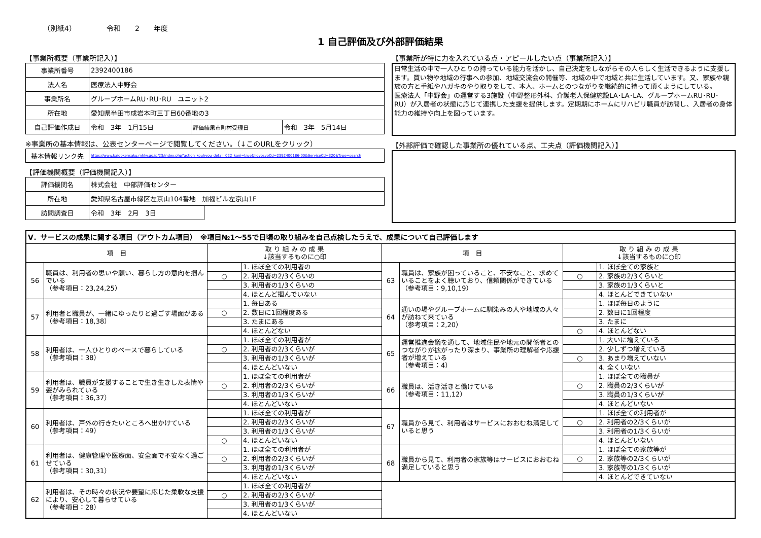（別紙4） 令和　　2　　年度
1 自己評価及び外部評価結果
【事業所概要（事業所記入）】
| 事業所番号 | 2392400186 | | |
| 法人名 | 医療法人中野会 | | |
| 事業所名 | グループホームRU･RU･RU ユニット2 | | |
| 所在地 | 愛知県半田市成岩本町三丁目60番地の3 | | |
| 自己評価作成日 | 令和 3年 1月15日 | 評価結果市町村受理日 | 令和 3年 5月14日 |
※事業所の基本情報は、公表センターページで閲覧してください。（↓このURLをクリック）
| 基本情報リンク先 | https://www.kaigokensaku.mhlw.go.jp/23/index.php?action_kouhyou_detail_022_kani=true&JigyosyoCd=2392400186-00&ServiceCd=320&Type=search |
【評価機関概要（評価機関記入）】
| 評価機関名 | 株式会社 中部評価センター | |
| 所在地 | 愛知県名古屋市緑区左京山104番地 加福ビル左京山1F | |
| 訪問調査日 | 令和 3年 2月 3日 | |
【事業所が特に力を入れている点・アピールしたい点（事業所記入）】
日常生活の中で一人ひとりの持っている能力を活かし、自己決定をしながらその人らしく生活できるように支援します。買い物や地域の行事への参加、地域交流会の開催等、地域の中で地域と共に生活しています。又、家族や親族の方と手紙やハガキのやり取りをして、本人、ホームとのつながりを継続的に持って頂くようにしている。
医療法人「中野会」の運営する3施設（中野整形外科、介護老人保健施設LA･LA･LA、グループホームRU･RU･RU）が入居者の状態に応じて連携した支援を提供します。定期期にホームにリハビリ職員が訪問し、入居者の身体能力の維持や向上を図っています。
【外部評価で確認した事業所の優れている点、工夫点（評価機関記入）】
| Ⅴ．サービスの成果に関する項目（アウトカム項目） ※項目№1～55で日頃の取り組みを自己点検したうえで、成果について自己評価します | | | | | | | |
| 項 目 | | 取 り 組 み の 成 果 ↓該当するものに○印 | | 項 目 | | 取 り 組 み の 成 果 ↓該当するものに○印 | |
| 56 | 職員は、利用者の思いや願い、暮らし方の意向を掴んでいる （参考項目：23,24,25） | | 1. ほぼ全ての利用者の | 63 | 職員は、家族が困っていること、不安なこと、求めていることをよく聴いており、信頼関係ができている （参考項目：9,10,19） | | 1. ほぼ全ての家族と |
| | | ○ | 2. 利用者の2/3くらいの | | | ○ | 2. 家族の2/3くらいと |
| | | | 3. 利用者の1/3くらいの | | | | 3. 家族の1/3くらいと |
| | | | 4. ほとんど掴んでいない | | | | 4. ほとんどできていない |
| 57 | 利用者と職員が、一緒にゆったりと過ごす場面がある （参考項目：18,38） | | 1. 毎日ある | 64 | 通いの場やグループホームに馴染みの人や地域の人々が訪ねて来ている （参考項目：2,20） | | 1. ほぼ毎日のように |
| | | ○ | 2. 数日に1回程度ある | | | | 2. 数日に1回程度 |
| | | | 3. たまにある | | | | 3. たまに |
| | | | 4. ほとんどない | | | ○ | 4. ほとんどない |
| 58 | 利用者は、一人ひとりのペースで暮らしている （参考項目：38） | | 1. ほぼ全ての利用者が | 65 | 運営推進会議を通して、地域住民や地元の関係者とのつながりが拡がったり深まり、事業所の理解者や応援者が増えている （参考項目：4） | | 1. 大いに増えている |
| | | ○ | 2. 利用者の2/3くらいが | | | | 2. 少しずつ増えている |
| | | | 3. 利用者の1/3くらいが | | | ○ | 3. あまり増えていない |
| | | | 4. ほとんどいない | | | | 4. 全くいない |
| 59 | 利用者は、職員が支援することで生き生きした表情や姿がみられている （参考項目：36,37） | | 1. ほぼ全ての利用者が | 66 | 職員は、活き活きと働けている （参考項目：11,12） | | 1. ほぼ全ての職員が |
| | | ○ | 2. 利用者の2/3くらいが | | | ○ | 2. 職員の2/3くらいが |
| | | | 3. 利用者の1/3くらいが | | | | 3. 職員の1/3くらいが |
| | | | 4. ほとんどいない | | | | 4. ほとんどいない |
| 60 | 利用者は、戸外の行きたいところへ出かけている （参考項目：49） | | 1. ほぼ全ての利用者が | 67 | 職員から見て、利用者はサービスにおおむね満足していると思う | | 1. ほぼ全ての利用者が |
| | | | 2. 利用者の2/3くらいが | | | ○ | 2. 利用者の2/3くらいが |
| | | | 3. 利用者の1/3くらいが | | | | 3. 利用者の1/3くらいが |
| | | ○ | 4. ほとんどいない | | | | 4. ほとんどいない |
| 61 | 利用者は、健康管理や医療面、安全面で不安なく過ごせている （参考項目：30,31） | | 1. ほぼ全ての利用者が | 68 | 職員から見て、利用者の家族等はサービスにおおむね満足していると思う | | 1. ほぼ全ての家族等が |
| | | ○ | 2. 利用者の2/3くらいが | | | ○ | 2. 家族等の2/3くらいが |
| | | | 3. 利用者の1/3くらいが | | | | 3. 家族等の1/3くらいが |
| | | | 4. ほとんどいない | | | | 4. ほとんどできていない |
| 62 | 利用者は、その時々の状況や要望に応じた柔軟な支援により、安心して暮らせている （参考項目：28） | | 1. ほぼ全ての利用者が | | | | |
| | | ○ | 2. 利用者の2/3くらいが | | | | |
| | | | 3. 利用者の1/3くらいが | | | | |
| | | | 4. ほとんどいない | | | | |